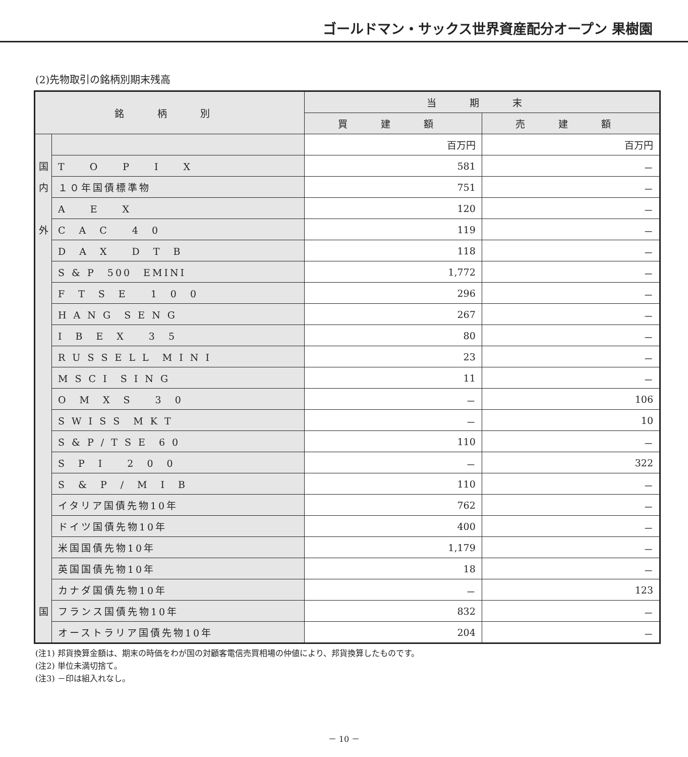ゴールドマン・サックス世界資産配分オープン 果樹園
(2)先物取引の銘柄別期末残高
| 銘 柄 別 | | 当 期 末 | |
| --- | --- | --- | --- |
| | | 買 建 額 | 売 建 額 |
| | | 百万円 | 百万円 |
| 国 | T O P I X | 581 | － |
| 内 | １０年国債標準物 | 751 | － |
| | A E X | 120 | － |
| 外 | C A C 4 0 | 119 | － |
| | D A X D T B | 118 | － |
| | S & P 500 EMINI | 1,772 | － |
| | F T S E 1 0 0 | 296 | － |
| | H A N G S E N G | 267 | － |
| | I B E X 3 5 | 80 | － |
| | R U S S E L L M I N I | 23 | － |
| | M S C I S I N G | 11 | － |
| | O M X S 3 0 | － | 106 |
| | S W I S S M K T | － | 10 |
| | S & P / T S E 6 0 | 110 | － |
| | S P I 2 0 0 | － | 322 |
| | S & P / M I B | 110 | － |
| | イタリア国債先物10年 | 762 | － |
| | ドイツ国債先物10年 | 400 | － |
| | 米国国債先物10年 | 1,179 | － |
| | 英国国債先物10年 | 18 | － |
| | カナダ国債先物10年 | － | 123 |
| 国 | フランス国債先物10年 | 832 | － |
| | オーストラリア国債先物10年 | 204 | － |
(注1) 邦貨換算金額は、期末の時価をわが国の対顧客電信売買相場の仲値により、邦貨換算したものです。
(注2) 単位未満切捨て。
(注3) －印は組入れなし。
－ 10 －